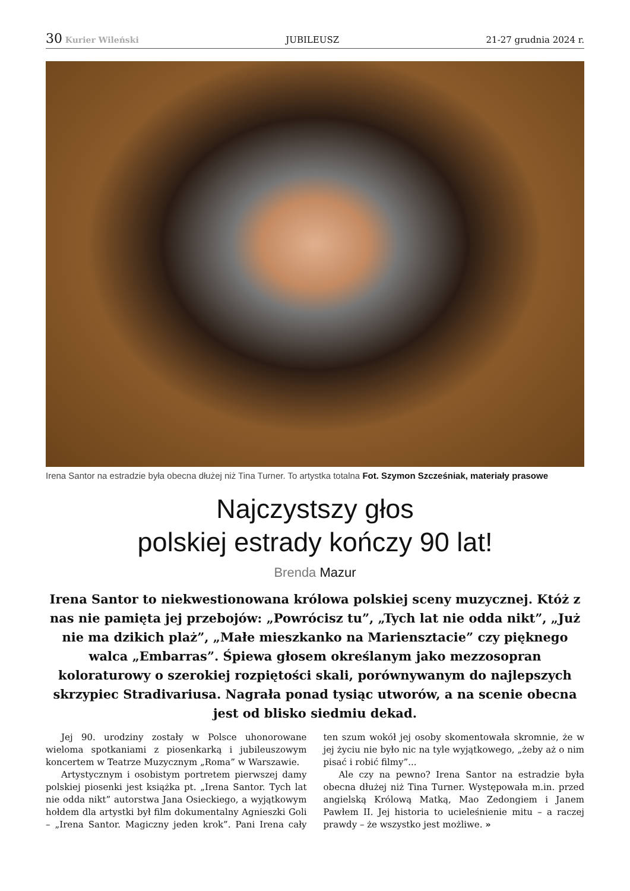30 Kurier Wileński JUBILEUSZ 21-27 grudnia 2024 r.
Irena Santor na estradzie była obecna dłużej niż Tina Turner. To artystka totalna Fot. Szymon Szcześniak, materiały prasowe
Najczystszy głos
polskiej estrady kończy 90 lat!
Brenda Mazur
Irena Santor to niekwestionowana królowa polskiej sceny muzycznej. Któż z nas nie pamięta jej przebojów: „Powrócisz tu”, „Tych lat nie odda nikt”, „Już nie ma dzikich plaż”, „Małe mieszkanko na Mariensztacie” czy pięknego walca „Embarras”. Śpiewa głosem określanym jako mezzosopran koloraturowy o szerokiej rozpiętości skali, porównywanym do najlepszych skrzypiec Stradivariusa. Nagrała ponad tysiąc utworów, a na scenie obecna jest od blisko siedmiu dekad.
Jej 90. urodziny zostały w Polsce uhonorowane wieloma spotkaniami z piosenkarką i jubileuszowym koncertem w Teatrze Muzycznym „Roma” w Warszawie.
Artystycznym i osobistym portretem pierwszej damy polskiej piosenki jest książka pt. „Irena Santor. Tych lat nie odda nikt” autorstwa Jana Osieckiego, a wyjątkowym hołdem dla artystki był film dokumentalny Agnieszki Goli – „Irena Santor. Magiczny jeden krok”. Pani Irena cały ten szum wokół jej osoby skomentowała skromnie, że w jej życiu nie było nic na tyle wyjątkowego, „żeby aż o nim pisać i robić filmy”...
Ale czy na pewno? Irena Santor na estradzie była obecna dłużej niż Tina Turner. Występowała m.in. przed angielską Królową Matką, Mao Zedongiem i Janem Pawłem II. Jej historia to ucieleśnienie mitu – a raczej prawdy – że wszystko jest możliwe. »